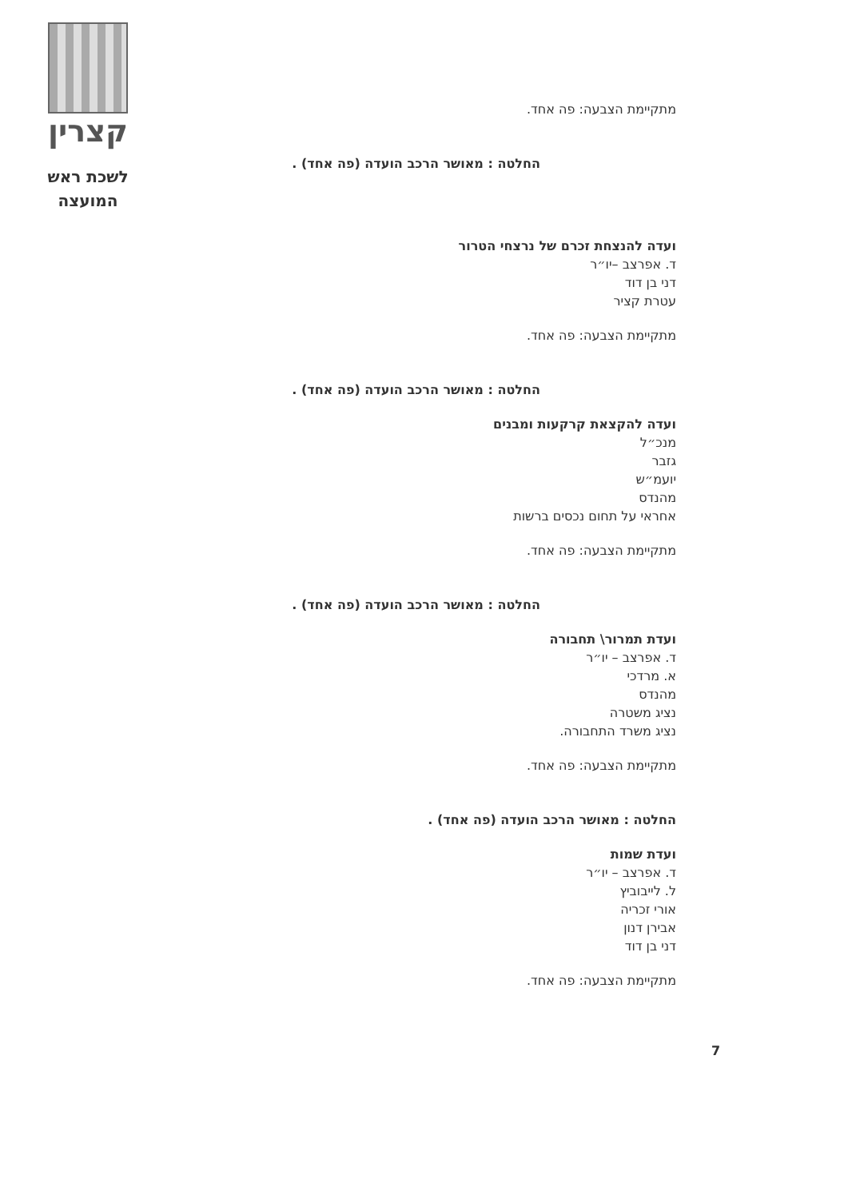קצרין
לשכת ראש
המועצה
מתקיימת הצבעה: פה אחד.
החלטה : מאושר הרכב הועדה (פה אחד) .
ועדה להנצחת זכרם של נרצחי הטרור
ד. אפרצב –יו״ר
דני בן דוד
עטרת קציר
מתקיימת הצבעה: פה אחד.
החלטה : מאושר הרכב הועדה (פה אחד) .
ועדה להקצאת קרקעות ומבנים
מנכ״ל
גזבר
יועמ״ש
מהנדס
אחראי על תחום נכסים ברשות
מתקיימת הצבעה: פה אחד.
החלטה : מאושר הרכב הועדה (פה אחד) .
ועדת תמרור\ תחבורה
ד. אפרצב – יו״ר
א. מרדכי
מהנדס
נציג משטרה
נציג משרד התחבורה.
מתקיימת הצבעה: פה אחד.
החלטה : מאושר הרכב הועדה (פה אחד) .
ועדת שמות
ד. אפרצב – יו״ר
ל. לייבוביץ
אורי זכריה
אבירן דנון
דני בן דוד
מתקיימת הצבעה: פה אחד.
7